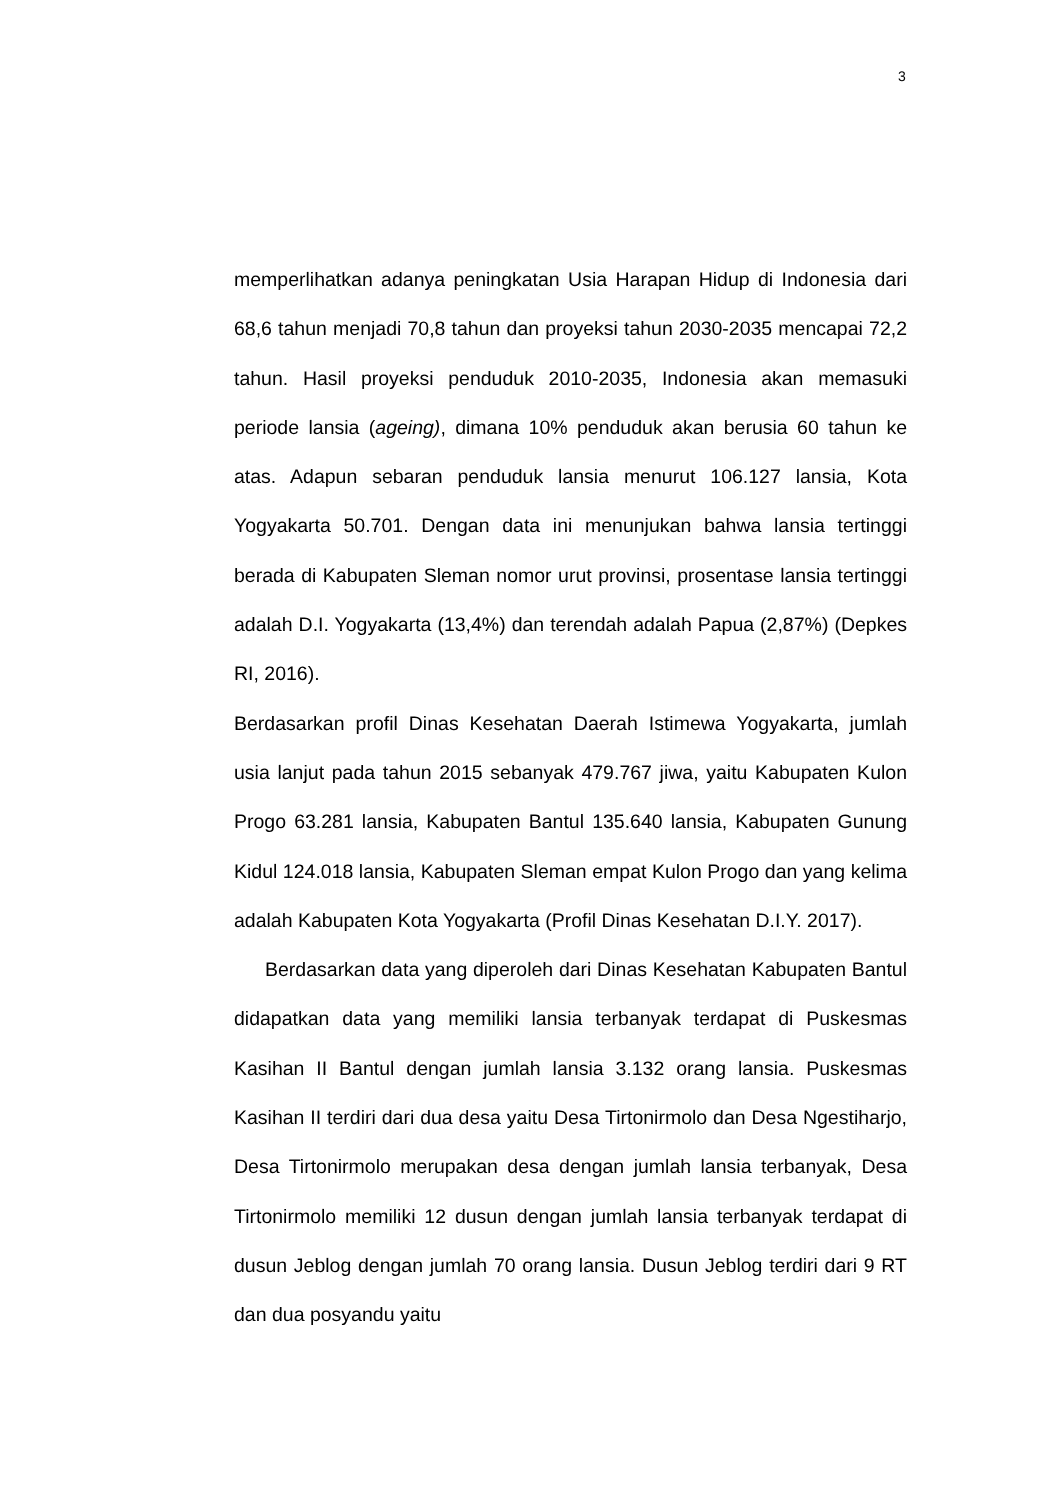3
memperlihatkan adanya peningkatan Usia Harapan Hidup di Indonesia dari 68,6 tahun menjadi 70,8 tahun dan proyeksi tahun 2030-2035 mencapai 72,2 tahun. Hasil proyeksi penduduk 2010-2035, Indonesia akan memasuki periode lansia (ageing), dimana 10% penduduk akan berusia 60 tahun ke atas. Adapun sebaran penduduk lansia menurut 106.127 lansia, Kota Yogyakarta 50.701. Dengan data ini menunjukan bahwa lansia tertinggi berada di Kabupaten Sleman nomor urut provinsi, prosentase lansia tertinggi adalah D.I. Yogyakarta (13,4%) dan terendah adalah Papua (2,87%) (Depkes RI, 2016).
Berdasarkan profil Dinas Kesehatan Daerah Istimewa Yogyakarta, jumlah usia lanjut pada tahun 2015 sebanyak 479.767 jiwa, yaitu Kabupaten Kulon Progo 63.281 lansia, Kabupaten Bantul 135.640 lansia, Kabupaten Gunung Kidul 124.018 lansia, Kabupaten Sleman empat Kulon Progo dan yang kelima adalah Kabupaten Kota Yogyakarta (Profil Dinas Kesehatan D.I.Y. 2017).
Berdasarkan data yang diperoleh dari Dinas Kesehatan Kabupaten Bantul didapatkan data yang memiliki lansia terbanyak terdapat di Puskesmas Kasihan II Bantul dengan jumlah lansia 3.132 orang lansia. Puskesmas Kasihan II terdiri dari dua desa yaitu Desa Tirtonirmolo dan Desa Ngestiharjo, Desa Tirtonirmolo merupakan desa dengan jumlah lansia terbanyak, Desa Tirtonirmolo memiliki 12 dusun dengan jumlah lansia terbanyak terdapat di dusun Jeblog dengan jumlah 70 orang lansia. Dusun Jeblog terdiri dari 9 RT dan dua posyandu yaitu